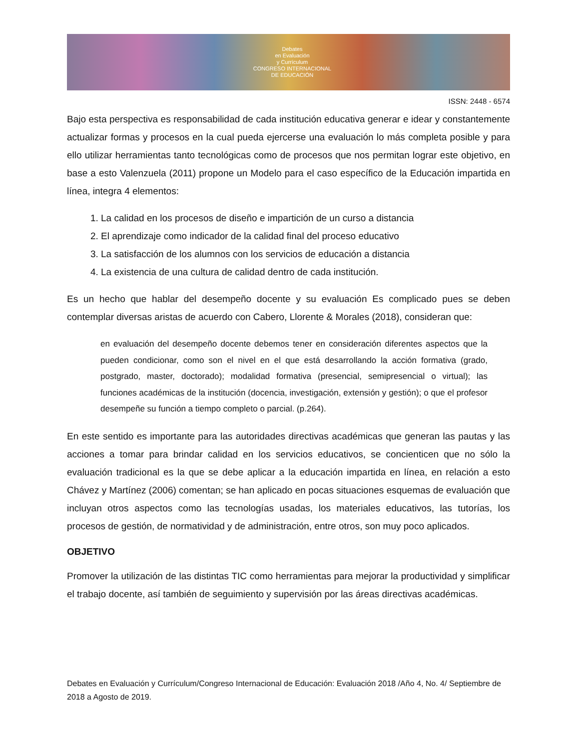Debates
en Evaluación
y Currículum
CONGRESO INTERNACIONAL
DE EDUCACIÓN
ISSN: 2448 - 6574
Bajo esta perspectiva es responsabilidad de cada institución educativa generar e idear y constantemente actualizar formas y procesos en la cual pueda ejercerse una evaluación lo más completa posible y para ello utilizar herramientas tanto tecnológicas como de procesos que nos permitan lograr este objetivo, en base a esto Valenzuela (2011) propone un Modelo para el caso específico de la Educación impartida en línea, integra 4 elementos:
1. La calidad en los procesos de diseño e impartición de un curso a distancia
2. El aprendizaje como indicador de la calidad final del proceso educativo
3. La satisfacción de los alumnos con los servicios de educación a distancia
4. La existencia de una cultura de calidad dentro de cada institución.
Es un hecho que hablar del desempeño docente y su evaluación Es complicado pues se deben contemplar diversas aristas de acuerdo con Cabero, Llorente & Morales (2018), consideran que:
en evaluación del desempeño docente debemos tener en consideración diferentes aspectos que la pueden condicionar, como son el nivel en el que está desarrollando la acción formativa (grado, postgrado, master, doctorado); modalidad formativa (presencial, semipresencial o virtual); las funciones académicas de la institución (docencia, investigación, extensión y gestión); o que el profesor desempeñe su función a tiempo completo o parcial. (p.264).
En este sentido es importante para las autoridades directivas académicas que generan las pautas y las acciones a tomar para brindar calidad en los servicios educativos, se concienticen que no sólo la evaluación tradicional es la que se debe aplicar a la educación impartida en línea, en relación a esto Chávez y Martínez (2006) comentan; se han aplicado en pocas situaciones esquemas de evaluación que incluyan otros aspectos como las tecnologías usadas, los materiales educativos, las tutorías, los procesos de gestión, de normatividad y de administración, entre otros, son muy poco aplicados.
OBJETIVO
Promover la utilización de las distintas TIC como herramientas para mejorar la productividad y simplificar el trabajo docente, así también de seguimiento y supervisión por las áreas directivas académicas.
Debates en Evaluación y Currículum/Congreso Internacional de Educación: Evaluación 2018 /Año 4, No. 4/ Septiembre de 2018 a Agosto de 2019.